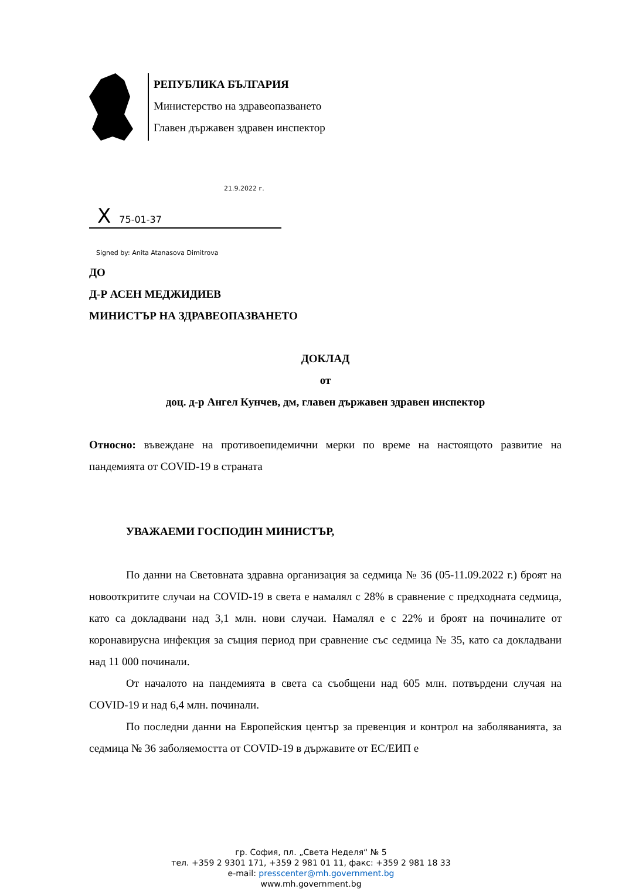РЕПУБЛИКА БЪЛГАРИЯ
Министерство на здравеопазването
Главен държавен здравен инспектор
21.9.2022 г.
X 75-01-37
Signed by: Anita Atanasova Dimitrova
ДО
Д-Р АСЕН МЕДЖИДИЕВ
МИНИСТЪР НА ЗДРАВЕОПАЗВАНЕТО
ДОКЛАД
от
доц. д-р Ангел Кунчев, дм, главен държавен здравен инспектор
Относно: въвеждане на противоепидемични мерки по време на настоящото развитие на пандемията от COVID-19 в страната
УВАЖАЕМИ ГОСПОДИН МИНИСТЪР,
По данни на Световната здравна организация за седмица № 36 (05-11.09.2022 г.) броят на новооткритите случаи на COVID-19 в света е намалял с 28% в сравнение с предходната седмица, като са докладвани над 3,1 млн. нови случаи. Намалял е с 22% и броят на починалите от коронавирусна инфекция за същия период при сравнение със седмица № 35, като са докладвани над 11 000 починали.
От началото на пандемията в света са съобщени над 605 млн. потвърдени случая на COVID-19 и над 6,4 млн. починали.
По последни данни на Европейския център за превенция и контрол на заболяванията, за седмица № 36 заболяемостта от COVID-19 в държавите от ЕС/ЕИП е
гр. София, пл. „Света Неделя“ № 5
тел. +359 2 9301 171, +359 2 981 01 11, факс: +359 2 981 18 33
e-mail: presscenter@mh.government.bg
www.mh.government.bg